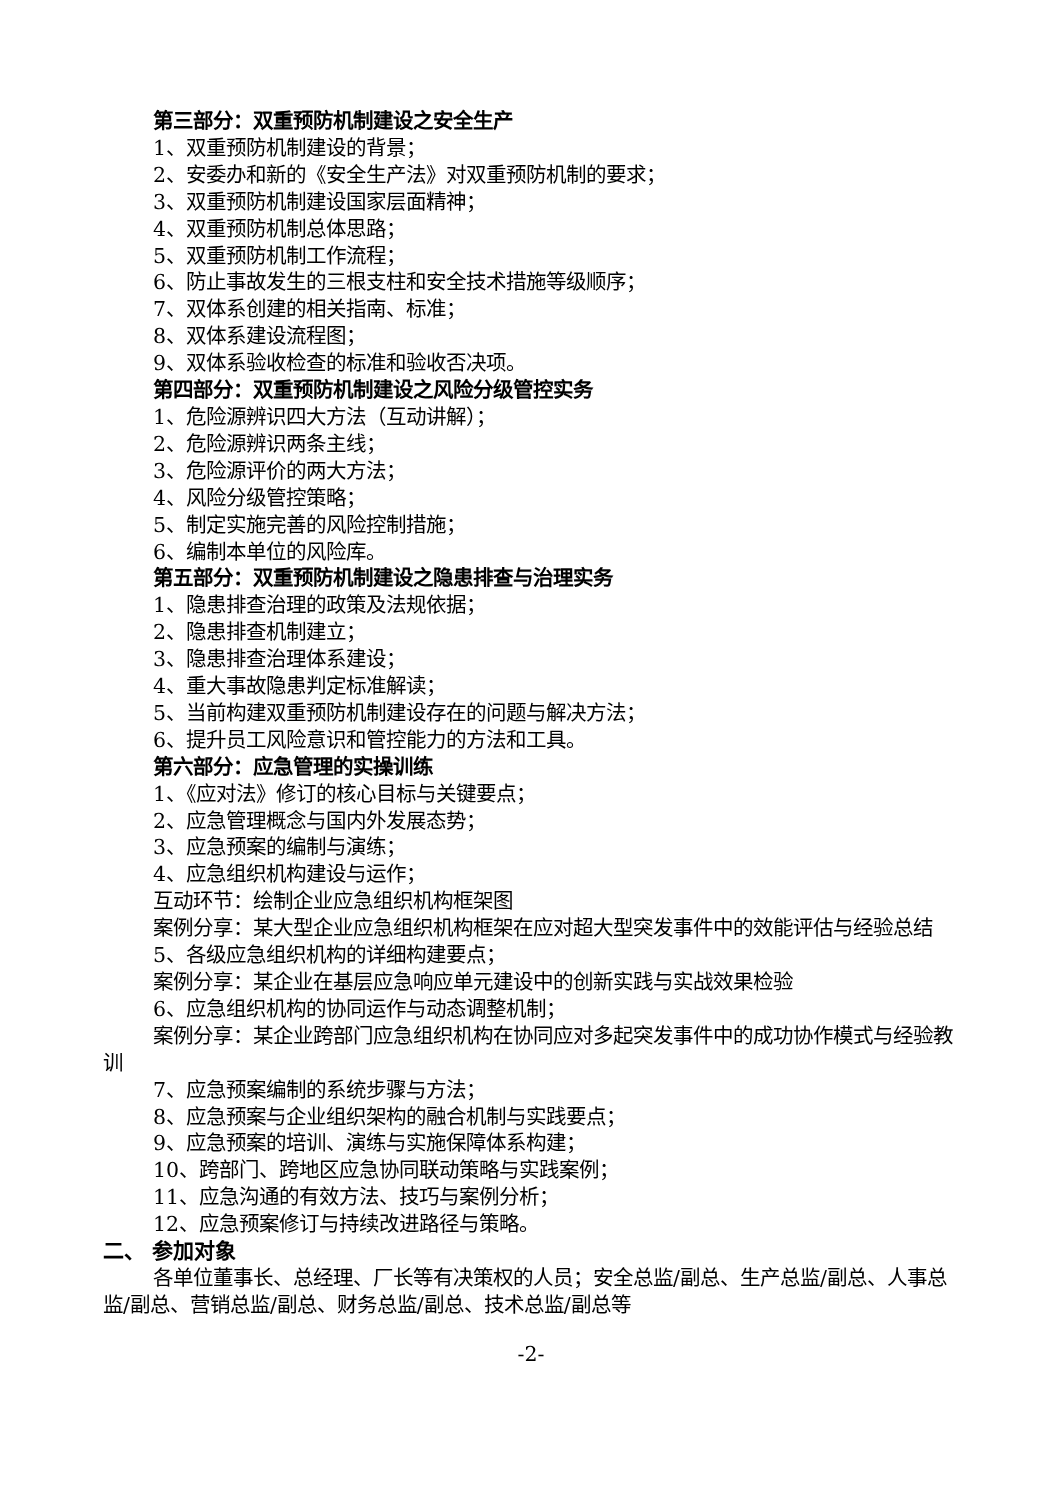第三部分：双重预防机制建设之安全生产
1、双重预防机制建设的背景；
2、安委办和新的《安全生产法》对双重预防机制的要求；
3、双重预防机制建设国家层面精神；
4、双重预防机制总体思路；
5、双重预防机制工作流程；
6、防止事故发生的三根支柱和安全技术措施等级顺序；
7、双体系创建的相关指南、标准；
8、双体系建设流程图；
9、双体系验收检查的标准和验收否决项。
第四部分：双重预防机制建设之风险分级管控实务
1、危险源辨识四大方法（互动讲解）；
2、危险源辨识两条主线；
3、危险源评价的两大方法；
4、风险分级管控策略；
5、制定实施完善的风险控制措施；
6、编制本单位的风险库。
第五部分：双重预防机制建设之隐患排查与治理实务
1、隐患排查治理的政策及法规依据；
2、隐患排查机制建立；
3、隐患排查治理体系建设；
4、重大事故隐患判定标准解读；
5、当前构建双重预防机制建设存在的问题与解决方法；
6、提升员工风险意识和管控能力的方法和工具。
第六部分：应急管理的实操训练
1、《应对法》修订的核心目标与关键要点；
2、应急管理概念与国内外发展态势；
3、应急预案的编制与演练；
4、应急组织机构建设与运作；
互动环节：绘制企业应急组织机构框架图
案例分享：某大型企业应急组织机构框架在应对超大型突发事件中的效能评估与经验总结
5、各级应急组织机构的详细构建要点；
案例分享：某企业在基层应急响应单元建设中的创新实践与实战效果检验
6、应急组织机构的协同运作与动态调整机制；
案例分享：某企业跨部门应急组织机构在协同应对多起突发事件中的成功协作模式与经验教训
7、应急预案编制的系统步骤与方法；
8、应急预案与企业组织架构的融合机制与实践要点；
9、应急预案的培训、演练与实施保障体系构建；
10、跨部门、跨地区应急协同联动策略与实践案例；
11、应急沟通的有效方法、技巧与案例分析；
12、应急预案修订与持续改进路径与策略。
二、 参加对象
各单位董事长、总经理、厂长等有决策权的人员；安全总监/副总、生产总监/副总、人事总监/副总、营销总监/副总、财务总监/副总、技术总监/副总等
-2-